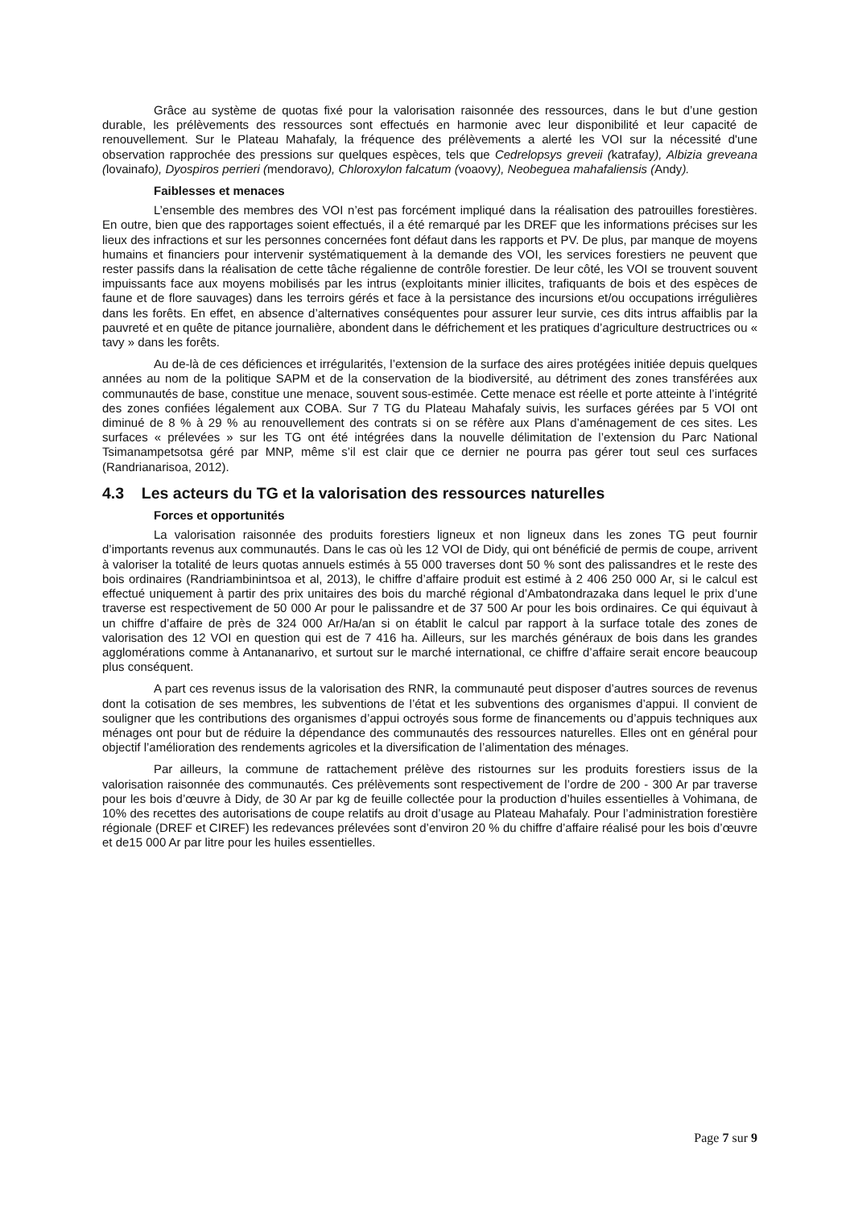Grâce au système de quotas fixé pour la valorisation raisonnée des ressources, dans le but d’une gestion durable, les prélèvements des ressources sont effectués en harmonie avec leur disponibilité et leur capacité de renouvellement. Sur le Plateau Mahafaly, la fréquence des prélèvements a alerté les VOI sur la nécessité d'une observation rapprochée des pressions sur quelques espèces, tels que Cedrelopsys greveii (katrafay), Albizia greveana (lovainafo), Dyospiros perrieri (mendoravo), Chloroxylon falcatum (voaovy), Neobeguea mahafaliensis (Andy).
Faiblesses et menaces
L’ensemble des membres des VOI n’est pas forcément impliqué dans la réalisation des patrouilles forestières. En outre, bien que des rapportages soient effectués, il a été remarqué par les DREF que les informations précises sur les lieux des infractions et sur les personnes concernées font défaut dans les rapports et PV. De plus, par manque de moyens humains et financiers pour intervenir systématiquement à la demande des VOI, les services forestiers ne peuvent que rester passifs dans la réalisation de cette tâche régalienne de contrôle forestier. De leur côté, les VOI se trouvent souvent impuissants face aux moyens mobilisés par les intrus (exploitants minier illicites, trafiquants de bois et des espèces de faune et de flore sauvages) dans les terroirs gérés et face à la persistance des incursions et/ou occupations irrégulières dans les forêts. En effet, en absence d’alternatives conséquentes pour assurer leur survie, ces dits intrus affaiblis par la pauvreté et en quête de pitance journalière, abondent dans le défrichement et les pratiques d’agriculture destructrices ou « tavy » dans les forêts.
Au de-là de ces déficiences et irrégularités, l’extension de la surface des aires protégées initiée depuis quelques années au nom de la politique SAPM et de la conservation de la biodiversité, au détriment des zones transférées aux communautés de base, constitue une menace, souvent sous-estimée. Cette menace est réelle et porte atteinte à l’intégrité des zones confiées légalement aux COBA. Sur 7 TG du Plateau Mahafaly suivis, les surfaces gérées par 5 VOI ont diminué de 8 % à 29 % au renouvellement des contrats si on se réfère aux Plans d’aménagement de ces sites. Les surfaces « prélevées » sur les TG ont été intégrées dans la nouvelle délimitation de l’extension du Parc National Tsimanampetsotsa géré par MNP, même s’il est clair que ce dernier ne pourra pas gérer tout seul ces surfaces (Randrianarisoa, 2012).
4.3 Les acteurs du TG et la valorisation des ressources naturelles
Forces et opportunités
La valorisation raisonnée des produits forestiers ligneux et non ligneux dans les zones TG peut fournir d’importants revenus aux communautés. Dans le cas où les 12 VOI de Didy, qui ont bénéficié de permis de coupe, arrivent à valoriser la totalité de leurs quotas annuels estimés à 55 000 traverses dont 50 % sont des palissandres et le reste des bois ordinaires (Randriambinintsoa et al, 2013), le chiffre d’affaire produit est estimé à 2 406 250 000 Ar, si le calcul est effectué uniquement à partir des prix unitaires des bois du marché régional d’Ambatondrazaka dans lequel le prix d’une traverse est respectivement de 50 000 Ar pour le palissandre et de 37 500 Ar pour les bois ordinaires. Ce qui équivaut à un chiffre d’affaire de près de 324 000 Ar/Ha/an si on établit le calcul par rapport à la surface totale des zones de valorisation des 12 VOI en question qui est de 7 416 ha. Ailleurs, sur les marchés généraux de bois dans les grandes agglomérations comme à Antananarivo, et surtout sur le marché international, ce chiffre d’affaire serait encore beaucoup plus conséquent.
A part ces revenus issus de la valorisation des RNR, la communauté peut disposer d’autres sources de revenus dont la cotisation de ses membres, les subventions de l’état et les subventions des organismes d’appui. Il convient de souligner que les contributions des organismes d’appui octroyés sous forme de financements ou d’appuis techniques aux ménages ont pour but de réduire la dépendance des communautés des ressources naturelles. Elles ont en général pour objectif l’amélioration des rendements agricoles et la diversification de l’alimentation des ménages.
Par ailleurs, la commune de rattachement prélève des ristournes sur les produits forestiers issus de la valorisation raisonnée des communautés. Ces prélèvements sont respectivement de l’ordre de 200 - 300 Ar par traverse pour les bois d’œuvre à Didy, de 30 Ar par kg de feuille collectée pour la production d’huiles essentielles à Vohimana, de 10% des recettes des autorisations de coupe relatifs au droit d’usage au Plateau Mahafaly. Pour l’administration forestière régionale (DREF et CIREF) les redevances prélevées sont d’environ 20 % du chiffre d’affaire réalisé pour les bois d’œuvre et de15 000 Ar par litre pour les huiles essentielles.
Page 7 sur 9